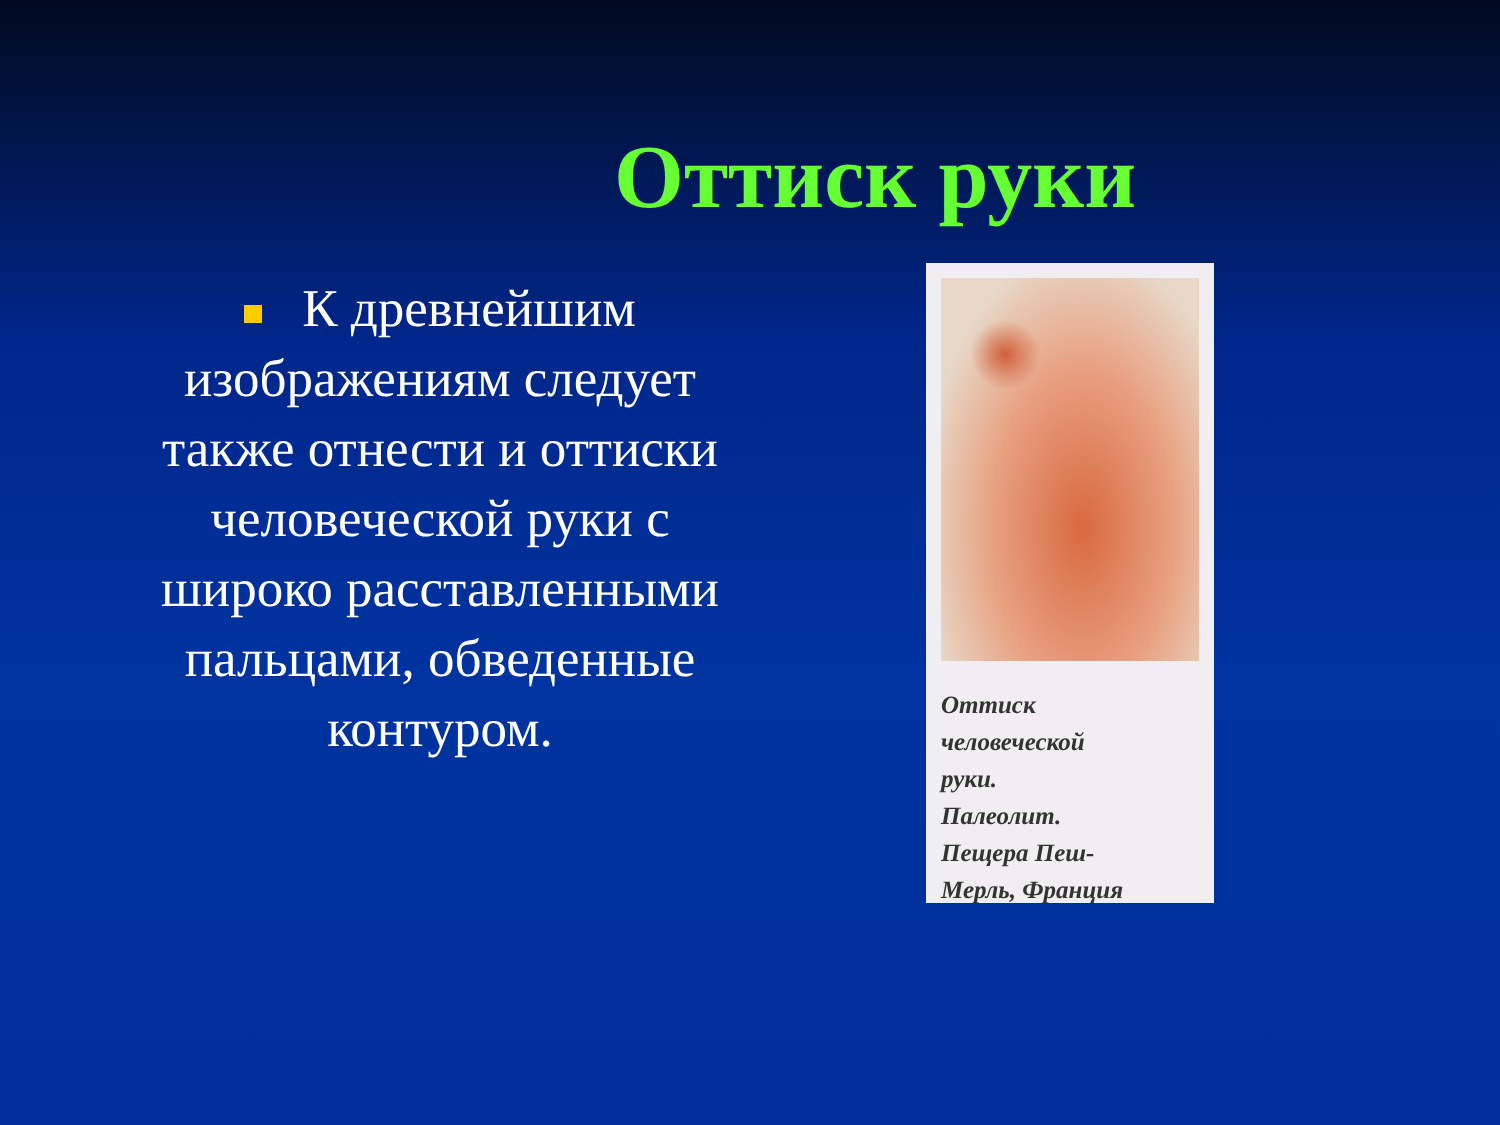Оттиск руки
К древнейшим изображениям следует также отнести и оттиски человеческой руки с широко расставленными пальцами, обведенные контуром.
Оттиск
человеческой
руки.
Палеолит.
Пещера Пеш-
Мерль, Франция